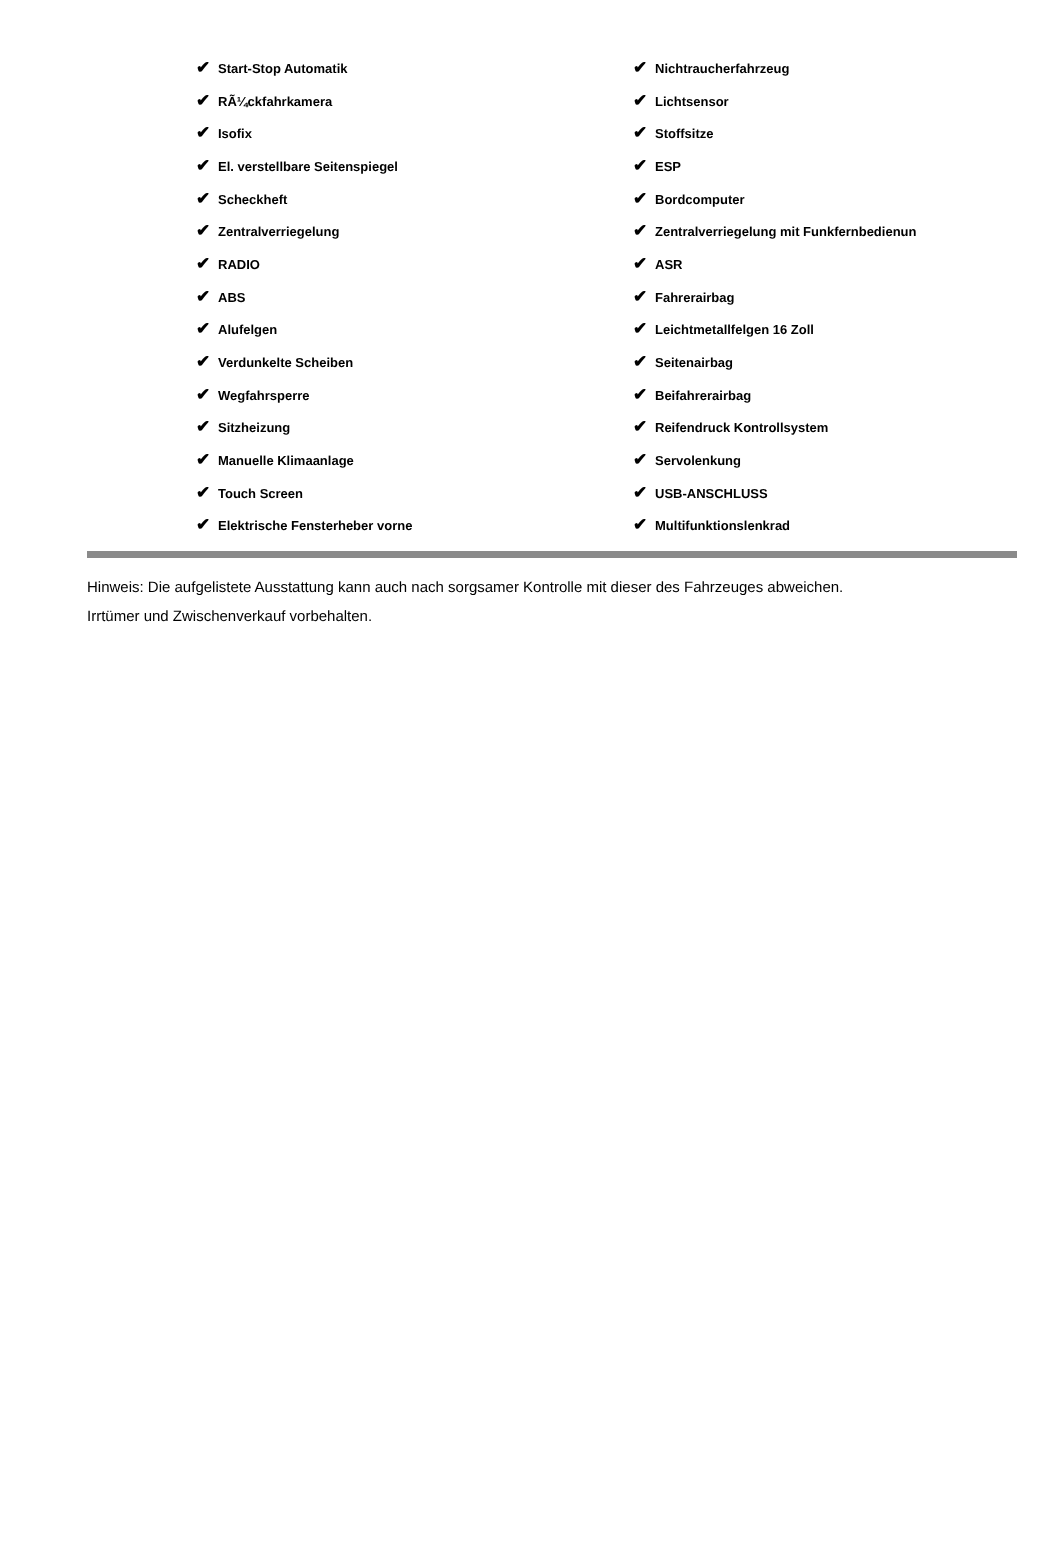| ✔ Start-Stop Automatik | ✔ Nichtraucherfahrzeug |
| ✔ RÃ¼ckfahrkamera | ✔ Lichtsensor |
| ✔ Isofix | ✔ Stoffsitze |
| ✔ El. verstellbare Seitenspiegel | ✔ ESP |
| ✔ Scheckheft | ✔ Bordcomputer |
| ✔ Zentralverriegelung | ✔ Zentralverriegelung mit Funkfernbedienun |
| ✔ RADIO | ✔ ASR |
| ✔ ABS | ✔ Fahrerairbag |
| ✔ Alufelgen | ✔ Leichtmetallfelgen 16 Zoll |
| ✔ Verdunkelte Scheiben | ✔ Seitenairbag |
| ✔ Wegfahrsperre | ✔ Beifahrerairbag |
| ✔ Sitzheizung | ✔ Reifendruck Kontrollsystem |
| ✔ Manuelle Klimaanlage | ✔ Servolenkung |
| ✔ Touch Screen | ✔ USB-ANSCHLUSS |
| ✔ Elektrische Fensterheber vorne | ✔ Multifunktionslenkrad |
Hinweis: Die aufgelistete Ausstattung kann auch nach sorgsamer Kontrolle mit dieser des Fahrzeuges abweichen. Irrtümer und Zwischenverkauf vorbehalten.